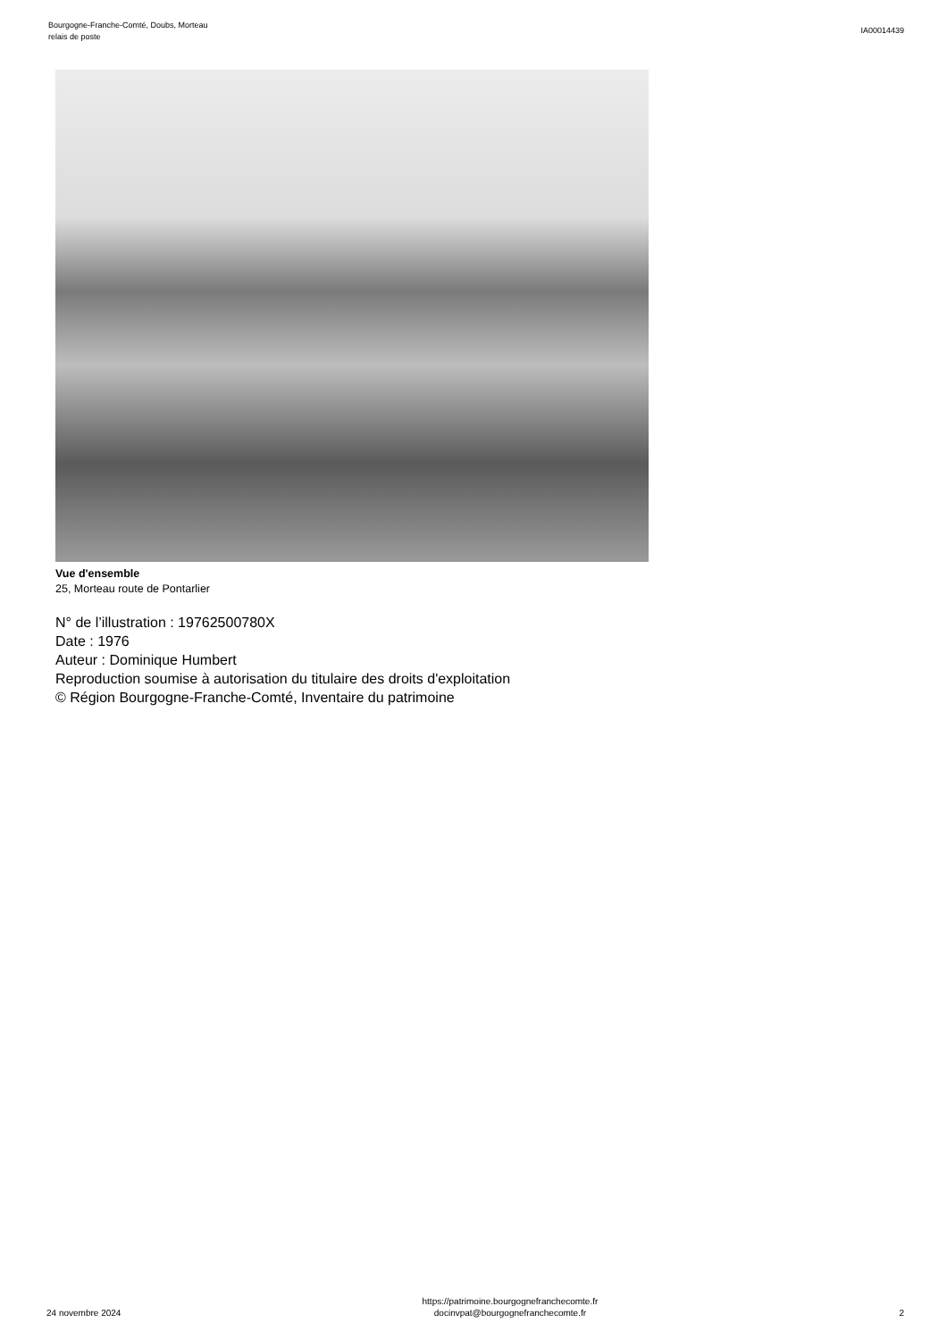Bourgogne-Franche-Comté, Doubs, Morteau
relais de poste
IA00014439
Vue d'ensemble
25, Morteau route de Pontarlier
N° de l’illustration : 19762500780X
Date : 1976
Auteur : Dominique Humbert
Reproduction soumise à autorisation du titulaire des droits d'exploitation
© Région Bourgogne-Franche-Comté, Inventaire du patrimoine
24 novembre 2024
https://patrimoine.bourgognefranchecomte.fr
docinvpat@bourgognefranchecomte.fr
2